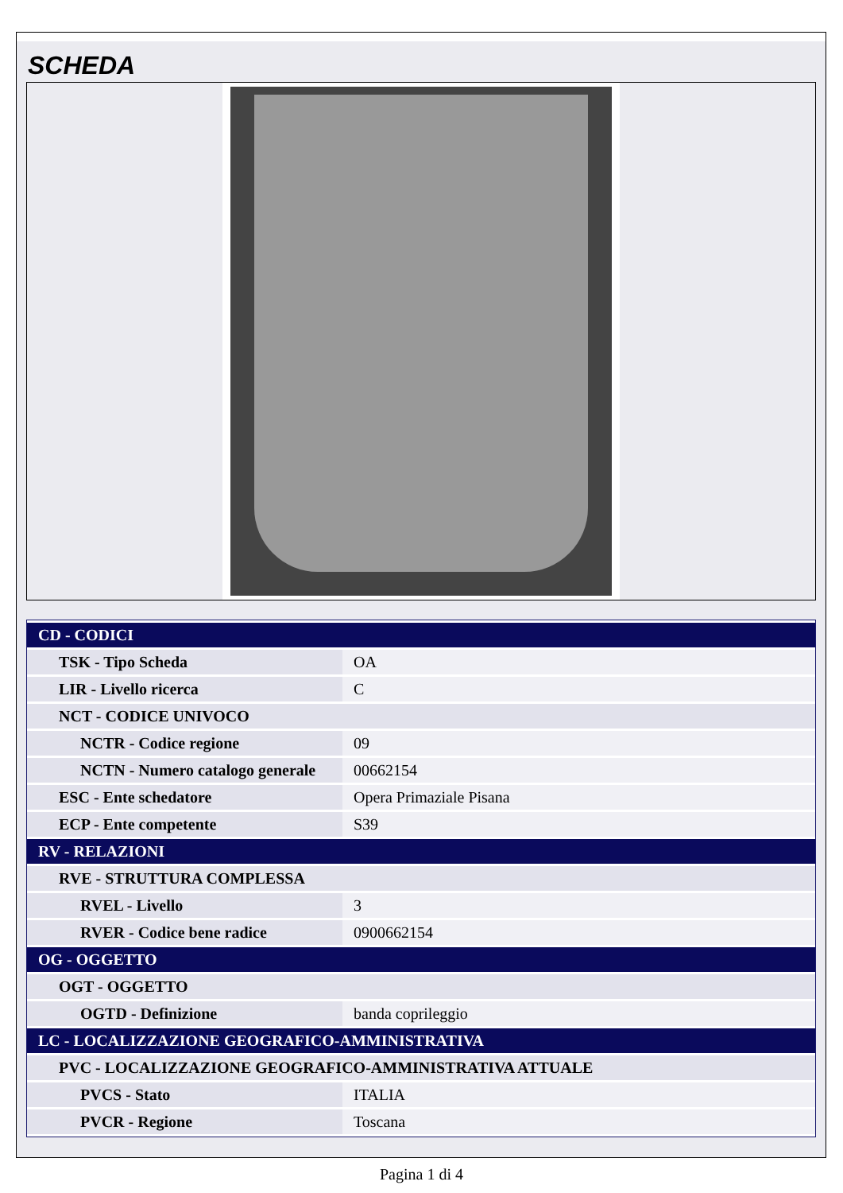SCHEDA
| CD - CODICI | |
| TSK - Tipo Scheda | OA |
| LIR - Livello ricerca | C |
| NCT - CODICE UNIVOCO | |
| NCTR - Codice regione | 09 |
| NCTN - Numero catalogo generale | 00662154 |
| ESC - Ente schedatore | Opera Primaziale Pisana |
| ECP - Ente competente | S39 |
| RV - RELAZIONI | |
| RVE - STRUTTURA COMPLESSA | |
| RVEL - Livello | 3 |
| RVER - Codice bene radice | 0900662154 |
| OG - OGGETTO | |
| OGT - OGGETTO | |
| OGTD - Definizione | banda coprileggio |
| LC - LOCALIZZAZIONE GEOGRAFICO-AMMINISTRATIVA | |
| PVC - LOCALIZZAZIONE GEOGRAFICO-AMMINISTRATIVA ATTUALE | |
| PVCS - Stato | ITALIA |
| PVCR - Regione | Toscana |
Pagina 1 di 4